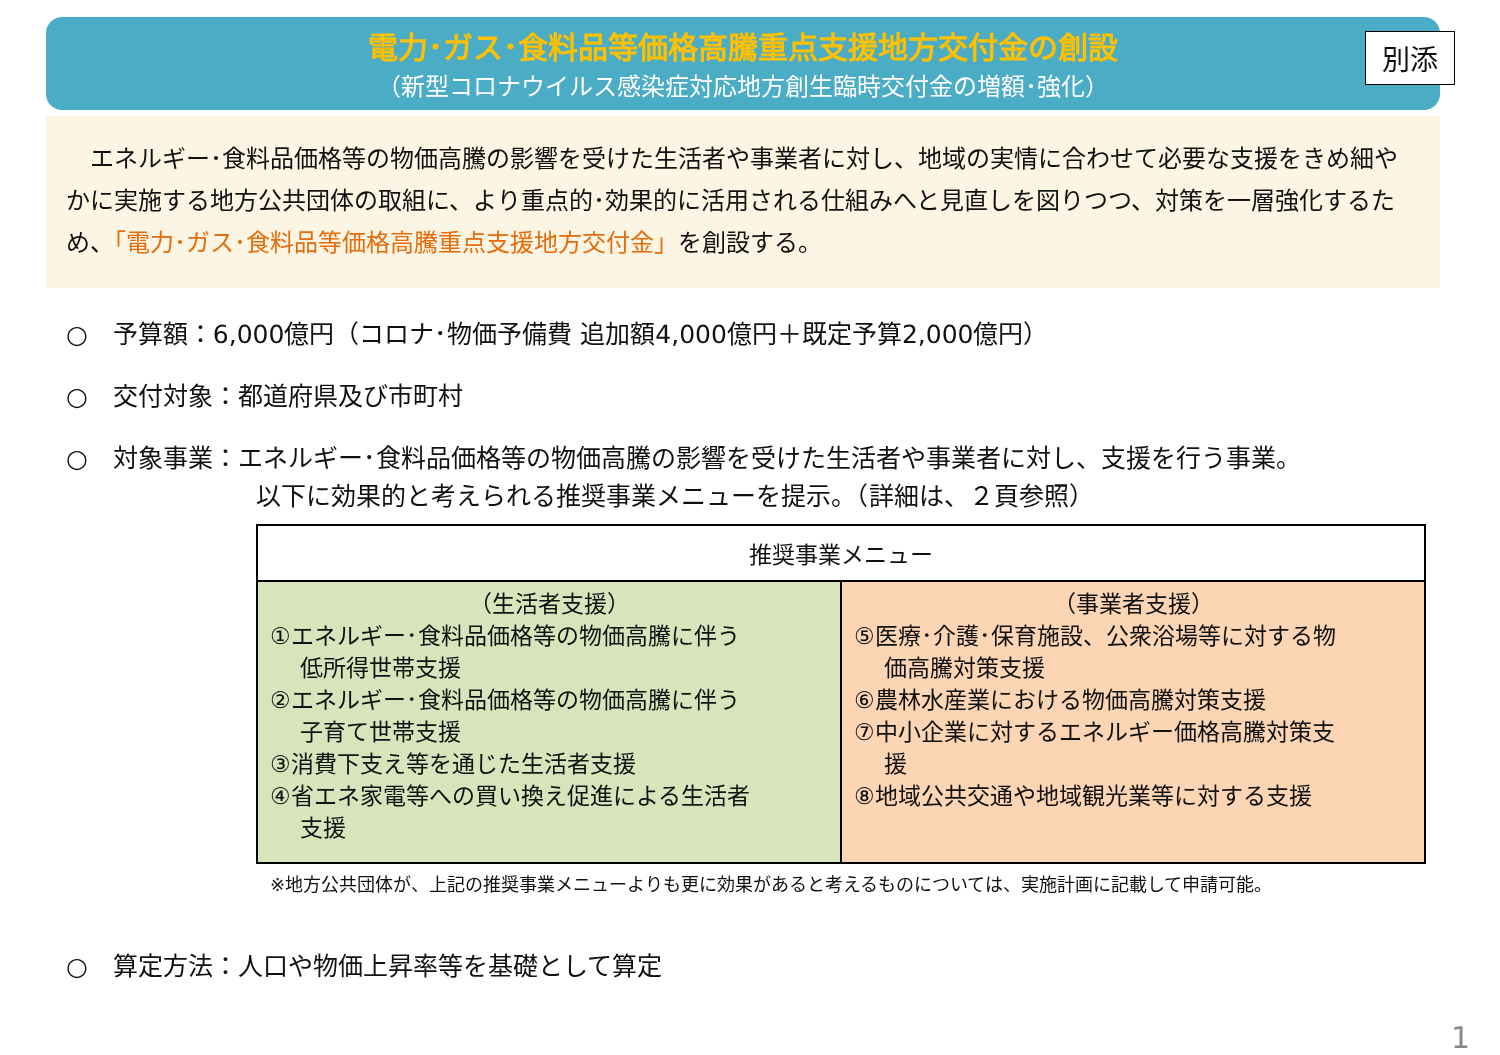別添
電力･ガス･食料品等価格高騰重点支援地方交付金の創設
（新型コロナウイルス感染症対応地方創生臨時交付金の増額･強化）
　エネルギー･食料品価格等の物価高騰の影響を受けた生活者や事業者に対し、地域の実情に合わせて必要な支援をきめ細やかに実施する地方公共団体の取組に、より重点的･効果的に活用される仕組みへと見直しを図りつつ、対策を一層強化するため、「電力･ガス･食料品等価格高騰重点支援地方交付金」を創設する。
○　予算額：6,000億円（コロナ･物価予備費 追加額4,000億円＋既定予算2,000億円）
○　交付対象：都道府県及び市町村
○　対象事業：エネルギー･食料品価格等の物価高騰の影響を受けた生活者や事業者に対し、支援を行う事業。
以下に効果的と考えられる推奨事業メニューを提示。（詳細は、２頁参照）
| 推奨事業メニュー | |
| --- | --- |
| （生活者支援） ①エネルギー･食料品価格等の物価高騰に伴う 低所得世帯支援 ②エネルギー･食料品価格等の物価高騰に伴う 子育て世帯支援 ③消費下支え等を通じた生活者支援 ④省エネ家電等への買い換え促進による生活者 支援 | （事業者支援） ⑤医療･介護･保育施設、公衆浴場等に対する物 価高騰対策支援 ⑥農林水産業における物価高騰対策支援 ⑦中小企業に対するエネルギー価格高騰対策支 援 ⑧地域公共交通や地域観光業等に対する支援 |
※地方公共団体が、上記の推奨事業メニューよりも更に効果があると考えるものについては、実施計画に記載して申請可能。
○　算定方法：人口や物価上昇率等を基礎として算定
1